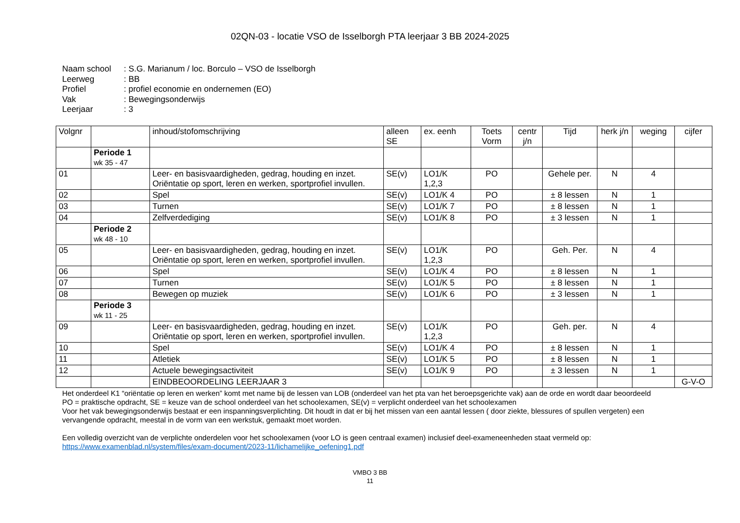02QN-03 - locatie VSO de Isselborgh PTA leerjaar 3 BB 2024-2025
Naam school: S.G. Marianum / loc. Borculo – VSO de Isselborgh
Leerweg: BB
Profiel: profiel economie en ondernemen (EO)
Vak: Bewegingsonderwijs
Leerjaar: 3
| Volgnr | | inhoud/stofomschrijving | alleen SE | ex. eenh | Toets Vorm | centr j/n | Tijd | herk j/n | weging | cijfer |
| --- | --- | --- | --- | --- | --- | --- | --- | --- | --- | --- |
| | Periode 1 wk 35 - 47 | | | | | | | | | |
| 01 | | Leer- en basisvaardigheden, gedrag, houding en inzet. Oriëntatie op sport, leren en werken, sportprofiel invullen. | SE(v) | LO1/K 1,2,3 | PO | | Gehele per. | N | 4 | |
| 02 | | Spel | SE(v) | LO1/K 4 | PO | | ± 8 lessen | N | 1 | |
| 03 | | Turnen | SE(v) | LO1/K 7 | PO | | ± 8 lessen | N | 1 | |
| 04 | | Zelfverdediging | SE(v) | LO1/K 8 | PO | | ± 3 lessen | N | 1 | |
| | Periode 2 wk 48 - 10 | | | | | | | | | |
| 05 | | Leer- en basisvaardigheden, gedrag, houding en inzet. Oriëntatie op sport, leren en werken, sportprofiel invullen. | SE(v) | LO1/K 1,2,3 | PO | | Geh. Per. | N | 4 | |
| 06 | | Spel | SE(v) | LO1/K 4 | PO | | ± 8 lessen | N | 1 | |
| 07 | | Turnen | SE(v) | LO1/K 5 | PO | | ± 8 lessen | N | 1 | |
| 08 | | Bewegen op muziek | SE(v) | LO1/K 6 | PO | | ± 3 lessen | N | 1 | |
| | Periode 3 wk 11 - 25 | | | | | | | | | |
| 09 | | Leer- en basisvaardigheden, gedrag, houding en inzet. Oriëntatie op sport, leren en werken, sportprofiel invullen. | SE(v) | LO1/K 1,2,3 | PO | | Geh. per. | N | 4 | |
| 10 | | Spel | SE(v) | LO1/K 4 | PO | | ± 8 lessen | N | 1 | |
| 11 | | Atletiek | SE(v) | LO1/K 5 | PO | | ± 8 lessen | N | 1 | |
| 12 | | Actuele bewegingsactiviteit | SE(v) | LO1/K 9 | PO | | ± 3 lessen | N | 1 | |
| | | EINDBEOORDELING LEERJAAR 3 | | | | | | | | G-V-O |
Het onderdeel K1 “oriëntatie op leren en werken” komt met name bij de lessen van LOB (onderdeel van het pta van het beroepsgerichte vak) aan de orde en wordt daar beoordeeld
PO = praktische opdracht, SE = keuze van de school onderdeel van het schoolexamen, SE(v) = verplicht onderdeel van het schoolexamen
Voor het vak bewegingsonderwijs bestaat er een inspanningsverplichting. Dit houdt in dat er bij het missen van een aantal lessen ( door ziekte, blessures of spullen vergeten) een vervangende opdracht, meestal in de vorm van een werkstuk, gemaakt moet worden.
Een volledig overzicht van de verplichte onderdelen voor het schoolexamen (voor LO is geen centraal examen) inclusief deel-exameneenheden staat vermeld op:
https://www.examenblad.nl/system/files/exam-document/2023-11/lichamelijke_oefening1.pdf
VMBO 3 BB
11